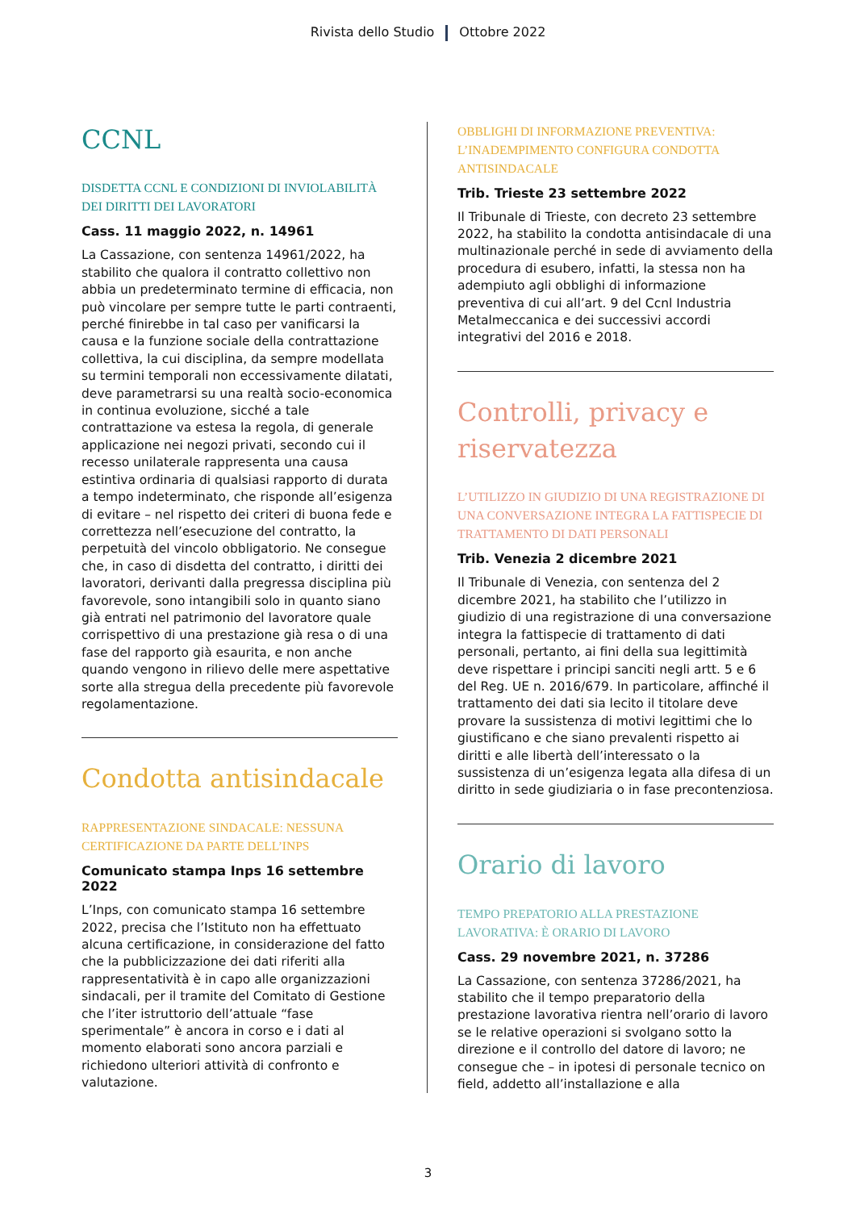Rivista dello Studio Ottobre 2022
CCNL
DISDETTA CCNL E CONDIZIONI DI INVIOLABILITÀ DEI DIRITTI DEI LAVORATORI
Cass. 11 maggio 2022, n. 14961
La Cassazione, con sentenza 14961/2022, ha stabilito che qualora il contratto collettivo non abbia un predeterminato termine di efficacia, non può vincolare per sempre tutte le parti contraenti, perché finirebbe in tal caso per vanificarsi la causa e la funzione sociale della contrattazione collettiva, la cui disciplina, da sempre modellata su termini temporali non eccessivamente dilatati, deve parametrarsi su una realtà socio-economica in continua evoluzione, sicché a tale contrattazione va estesa la regola, di generale applicazione nei negozi privati, secondo cui il recesso unilaterale rappresenta una causa estintiva ordinaria di qualsiasi rapporto di durata a tempo indeterminato, che risponde all’esigenza di evitare – nel rispetto dei criteri di buona fede e correttezza nell’esecuzione del contratto, la perpetuità del vincolo obbligatorio. Ne consegue che, in caso di disdetta del contratto, i diritti dei lavoratori, derivanti dalla pregressa disciplina più favorevole, sono intangibili solo in quanto siano già entrati nel patrimonio del lavoratore quale corrispettivo di una prestazione già resa o di una fase del rapporto già esaurita, e non anche quando vengono in rilievo delle mere aspettative sorte alla stregua della precedente più favorevole regolamentazione.
Condotta antisindacale
RAPPRESENTAZIONE SINDACALE: NESSUNA CERTIFICAZIONE DA PARTE DELL’INPS
Comunicato stampa Inps 16 settembre 2022
L’Inps, con comunicato stampa 16 settembre 2022, precisa che l’Istituto non ha effettuato alcuna certificazione, in considerazione del fatto che la pubblicizzazione dei dati riferiti alla rappresentatività è in capo alle organizzazioni sindacali, per il tramite del Comitato di Gestione che l’iter istruttorio dell’attuale “fase sperimentale” è ancora in corso e i dati al momento elaborati sono ancora parziali e richiedono ulteriori attività di confronto e valutazione.
OBBLIGHI DI INFORMAZIONE PREVENTIVA: L’INADEMPIMENTO CONFIGURA CONDOTTA ANTISINDACALE
Trib. Trieste 23 settembre 2022
Il Tribunale di Trieste, con decreto 23 settembre 2022, ha stabilito la condotta antisindacale di una multinazionale perché in sede di avviamento della procedura di esubero, infatti, la stessa non ha adempiuto agli obblighi di informazione preventiva di cui all’art. 9 del Ccnl Industria Metalmeccanica e dei successivi accordi integrativi del 2016 e 2018.
Controlli, privacy e riservatezza
L’UTILIZZO IN GIUDIZIO DI UNA REGISTRAZIONE DI UNA CONVERSAZIONE INTEGRA LA FATTISPECIE DI TRATTAMENTO DI DATI PERSONALI
Trib. Venezia 2 dicembre 2021
Il Tribunale di Venezia, con sentenza del 2 dicembre 2021, ha stabilito che l’utilizzo in giudizio di una registrazione di una conversazione integra la fattispecie di trattamento di dati personali, pertanto, ai fini della sua legittimità deve rispettare i principi sanciti negli artt. 5 e 6 del Reg. UE n. 2016/679. In particolare, affinché il trattamento dei dati sia lecito il titolare deve provare la sussistenza di motivi legittimi che lo giustificano e che siano prevalenti rispetto ai diritti e alle libertà dell’interessato o la sussistenza di un’esigenza legata alla difesa di un diritto in sede giudiziaria o in fase precontenziosa.
Orario di lavoro
TEMPO PREPATORIO ALLA PRESTAZIONE LAVORATIVA: È ORARIO DI LAVORO
Cass. 29 novembre 2021, n. 37286
La Cassazione, con sentenza 37286/2021, ha stabilito che il tempo preparatorio della prestazione lavorativa rientra nell’orario di lavoro se le relative operazioni si svolgano sotto la direzione e il controllo del datore di lavoro; ne consegue che – in ipotesi di personale tecnico on field, addetto all’installazione e alla
3